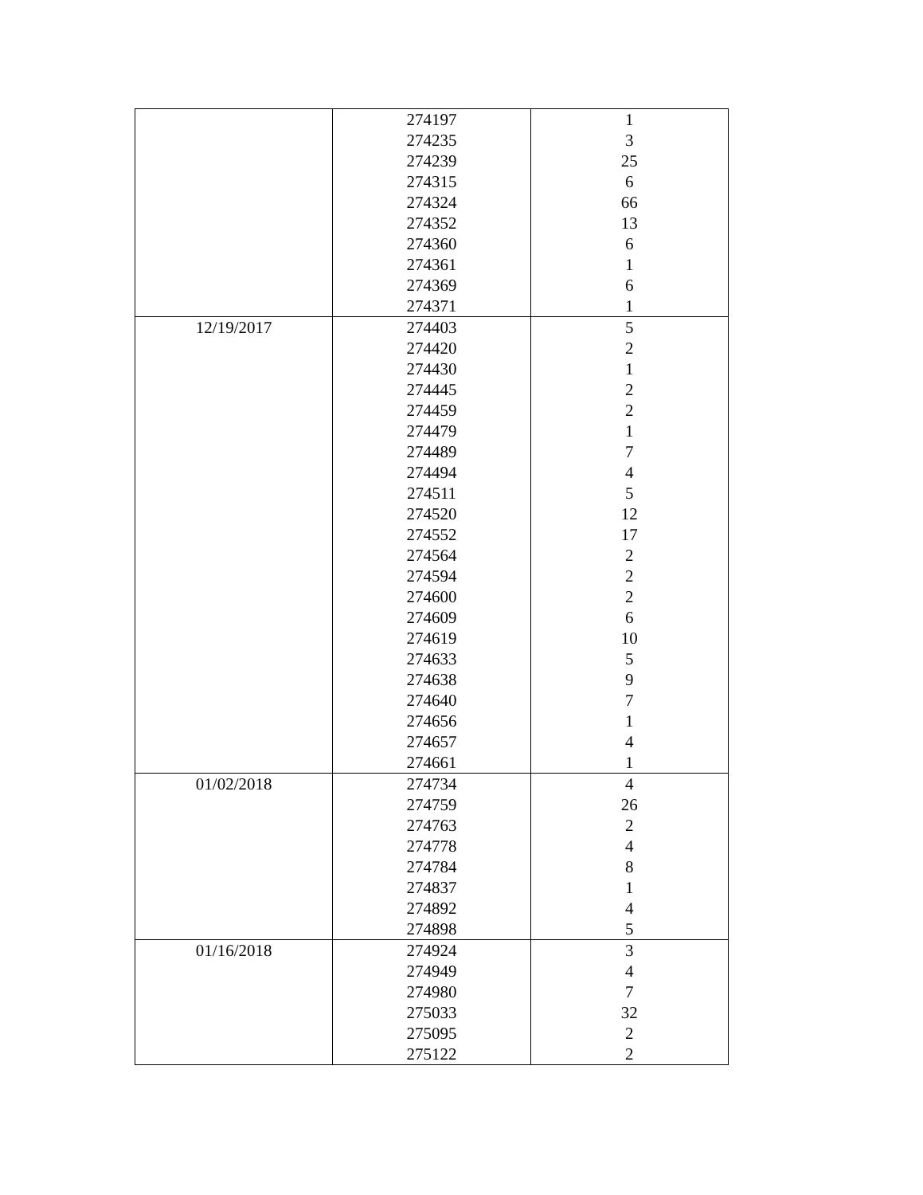| | 274197 | 1 |
| | 274235 | 3 |
| | 274239 | 25 |
| | 274315 | 6 |
| | 274324 | 66 |
| | 274352 | 13 |
| | 274360 | 6 |
| | 274361 | 1 |
| | 274369 | 6 |
| | 274371 | 1 |
| 12/19/2017 | 274403 | 5 |
| | 274420 | 2 |
| | 274430 | 1 |
| | 274445 | 2 |
| | 274459 | 2 |
| | 274479 | 1 |
| | 274489 | 7 |
| | 274494 | 4 |
| | 274511 | 5 |
| | 274520 | 12 |
| | 274552 | 17 |
| | 274564 | 2 |
| | 274594 | 2 |
| | 274600 | 2 |
| | 274609 | 6 |
| | 274619 | 10 |
| | 274633 | 5 |
| | 274638 | 9 |
| | 274640 | 7 |
| | 274656 | 1 |
| | 274657 | 4 |
| | 274661 | 1 |
| 01/02/2018 | 274734 | 4 |
| | 274759 | 26 |
| | 274763 | 2 |
| | 274778 | 4 |
| | 274784 | 8 |
| | 274837 | 1 |
| | 274892 | 4 |
| | 274898 | 5 |
| 01/16/2018 | 274924 | 3 |
| | 274949 | 4 |
| | 274980 | 7 |
| | 275033 | 32 |
| | 275095 | 2 |
| | 275122 | 2 |